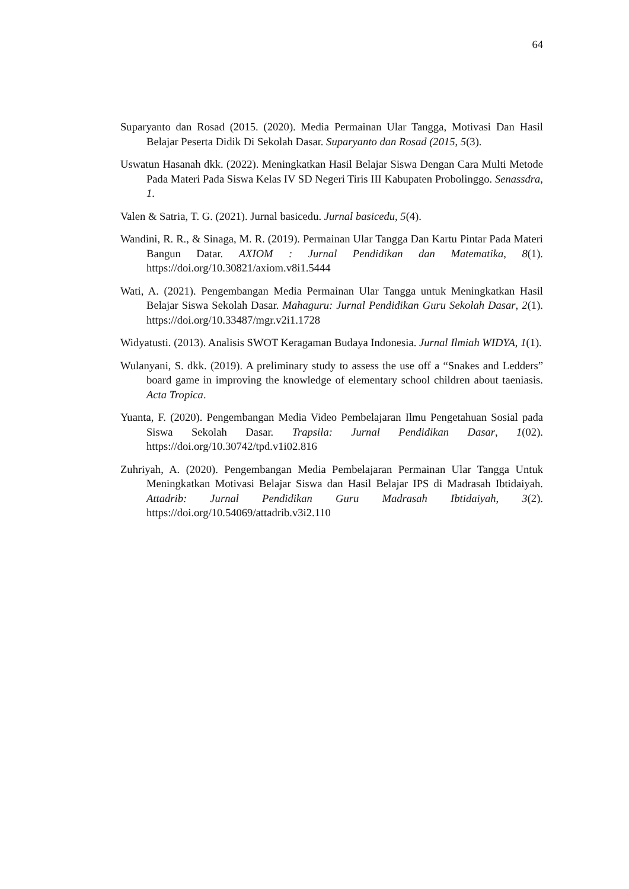64
Suparyanto dan Rosad (2015. (2020). Media Permainan Ular Tangga, Motivasi Dan Hasil Belajar Peserta Didik Di Sekolah Dasar. Suparyanto dan Rosad (2015, 5(3).
Uswatun Hasanah dkk. (2022). Meningkatkan Hasil Belajar Siswa Dengan Cara Multi Metode Pada Materi Pada Siswa Kelas IV SD Negeri Tiris III Kabupaten Probolinggo. Senassdra, 1.
Valen & Satria, T. G. (2021). Jurnal basicedu. Jurnal basicedu, 5(4).
Wandini, R. R., & Sinaga, M. R. (2019). Permainan Ular Tangga Dan Kartu Pintar Pada Materi Bangun Datar. AXIOM : Jurnal Pendidikan dan Matematika, 8(1). https://doi.org/10.30821/axiom.v8i1.5444
Wati, A. (2021). Pengembangan Media Permainan Ular Tangga untuk Meningkatkan Hasil Belajar Siswa Sekolah Dasar. Mahaguru: Jurnal Pendidikan Guru Sekolah Dasar, 2(1). https://doi.org/10.33487/mgr.v2i1.1728
Widyatusti. (2013). Analisis SWOT Keragaman Budaya Indonesia. Jurnal Ilmiah WIDYA, 1(1).
Wulanyani, S. dkk. (2019). A preliminary study to assess the use off a “Snakes and Ledders” board game in improving the knowledge of elementary school children about taeniasis. Acta Tropica.
Yuanta, F. (2020). Pengembangan Media Video Pembelajaran Ilmu Pengetahuan Sosial pada Siswa Sekolah Dasar. Trapsila: Jurnal Pendidikan Dasar, 1(02). https://doi.org/10.30742/tpd.v1i02.816
Zuhriyah, A. (2020). Pengembangan Media Pembelajaran Permainan Ular Tangga Untuk Meningkatkan Motivasi Belajar Siswa dan Hasil Belajar IPS di Madrasah Ibtidaiyah. Attadrib: Jurnal Pendidikan Guru Madrasah Ibtidaiyah, 3(2). https://doi.org/10.54069/attadrib.v3i2.110